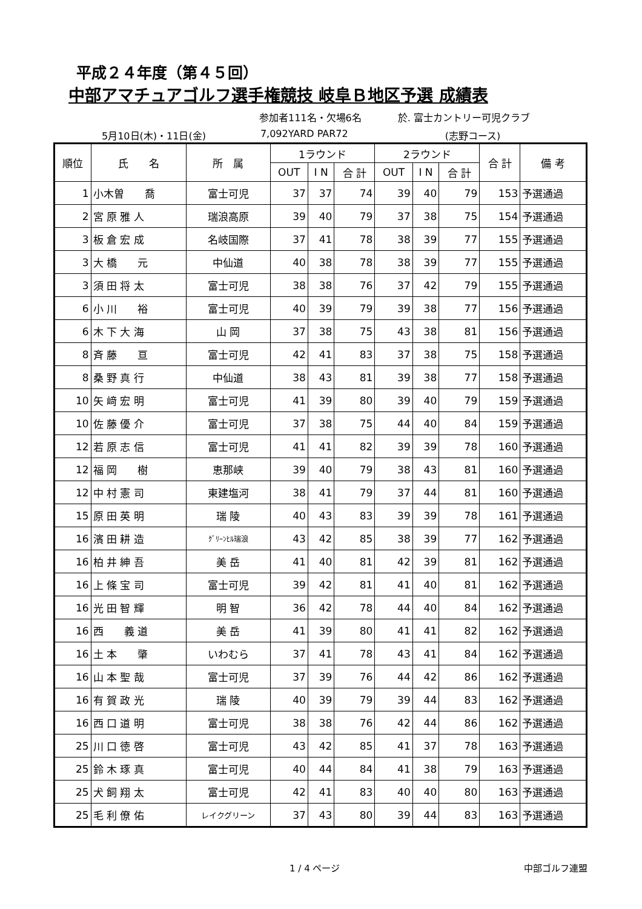平成２４年度（第４５回）
中部アマチュアゴルフ選手権競技 岐阜Ｂ地区予選 成績表
参加者111名・欠場6名 於. 富士カントリー可児クラブ
5月10日(木)・11日(金) 7,092YARD PAR72 (志野コース)
| 順位 | 氏 名 | 所 属 | 1ラウンド | | | 2ラウンド | | | 合 計 | 備 考 |
| --- | --- | --- | --- | --- | --- | --- | --- | --- | --- | --- |
| | | | OUT | I N | 合 計 | OUT | I N | 合 計 | | |
| 1 | 小木曽 喬 | 富士可児 | 37 | 37 | 74 | 39 | 40 | 79 | 153 | 予選通過 |
| 2 | 宮 原 雅 人 | 瑞浪高原 | 39 | 40 | 79 | 37 | 38 | 75 | 154 | 予選通過 |
| 3 | 板 倉 宏 成 | 名岐国際 | 37 | 41 | 78 | 38 | 39 | 77 | 155 | 予選通過 |
| 3 | 大 橋 元 | 中仙道 | 40 | 38 | 78 | 38 | 39 | 77 | 155 | 予選通過 |
| 3 | 須 田 将 太 | 富士可児 | 38 | 38 | 76 | 37 | 42 | 79 | 155 | 予選通過 |
| 6 | 小 川 裕 | 富士可児 | 40 | 39 | 79 | 39 | 38 | 77 | 156 | 予選通過 |
| 6 | 木 下 大 海 | 山 岡 | 37 | 38 | 75 | 43 | 38 | 81 | 156 | 予選通過 |
| 8 | 斉 藤 亘 | 富士可児 | 42 | 41 | 83 | 37 | 38 | 75 | 158 | 予選通過 |
| 8 | 桑 野 真 行 | 中仙道 | 38 | 43 | 81 | 39 | 38 | 77 | 158 | 予選通過 |
| 10 | 矢 﨑 宏 明 | 富士可児 | 41 | 39 | 80 | 39 | 40 | 79 | 159 | 予選通過 |
| 10 | 佐 藤 優 介 | 富士可児 | 37 | 38 | 75 | 44 | 40 | 84 | 159 | 予選通過 |
| 12 | 若 原 志 信 | 富士可児 | 41 | 41 | 82 | 39 | 39 | 78 | 160 | 予選通過 |
| 12 | 福 岡 樹 | 恵那峡 | 39 | 40 | 79 | 38 | 43 | 81 | 160 | 予選通過 |
| 12 | 中 村 憲 司 | 東建塩河 | 38 | 41 | 79 | 37 | 44 | 81 | 160 | 予選通過 |
| 15 | 原 田 英 明 | 瑞 陵 | 40 | 43 | 83 | 39 | 39 | 78 | 161 | 予選通過 |
| 16 | 濱 田 耕 造 | ｸﾞﾘｰﾝﾋﾙ瑞浪 | 43 | 42 | 85 | 38 | 39 | 77 | 162 | 予選通過 |
| 16 | 柏 井 紳 吾 | 美 岳 | 41 | 40 | 81 | 42 | 39 | 81 | 162 | 予選通過 |
| 16 | 上 條 宝 司 | 富士可児 | 39 | 42 | 81 | 41 | 40 | 81 | 162 | 予選通過 |
| 16 | 光 田 智 輝 | 明 智 | 36 | 42 | 78 | 44 | 40 | 84 | 162 | 予選通過 |
| 16 | 西 義 道 | 美 岳 | 41 | 39 | 80 | 41 | 41 | 82 | 162 | 予選通過 |
| 16 | 土 本 肇 | いわむら | 37 | 41 | 78 | 43 | 41 | 84 | 162 | 予選通過 |
| 16 | 山 本 聖 哉 | 富士可児 | 37 | 39 | 76 | 44 | 42 | 86 | 162 | 予選通過 |
| 16 | 有 賀 政 光 | 瑞 陵 | 40 | 39 | 79 | 39 | 44 | 83 | 162 | 予選通過 |
| 16 | 西 口 道 明 | 富士可児 | 38 | 38 | 76 | 42 | 44 | 86 | 162 | 予選通過 |
| 25 | 川 口 徳 啓 | 富士可児 | 43 | 42 | 85 | 41 | 37 | 78 | 163 | 予選通過 |
| 25 | 鈴 木 琢 真 | 富士可児 | 40 | 44 | 84 | 41 | 38 | 79 | 163 | 予選通過 |
| 25 | 犬 飼 翔 太 | 富士可児 | 42 | 41 | 83 | 40 | 40 | 80 | 163 | 予選通過 |
| 25 | 毛 利 僚 佑 | レイクグリーン | 37 | 43 | 80 | 39 | 44 | 83 | 163 | 予選通過 |
1 / 4 ページ 中部ゴルフ連盟